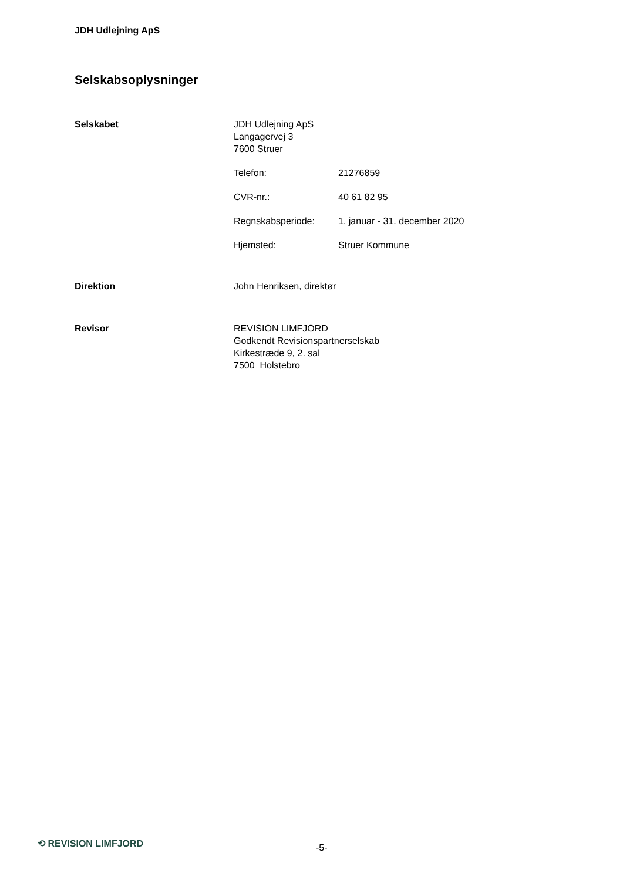JDH Udlejning ApS
Selskabsoplysninger
Selskabet
JDH Udlejning ApS
Langagervej 3
7600 Struer
Telefon: 21276859
CVR-nr.: 40 61 82 95
Regnskabsperiode: 1. januar - 31. december 2020
Hjemsted: Struer Kommune
Direktion
John Henriksen, direktør
Revisor
REVISION LIMFJORD
Godkendt Revisionspartnerselskab
Kirkestræde 9, 2. sal
7500 Holstebro
⟲ REVISION LIMFJORD -5-